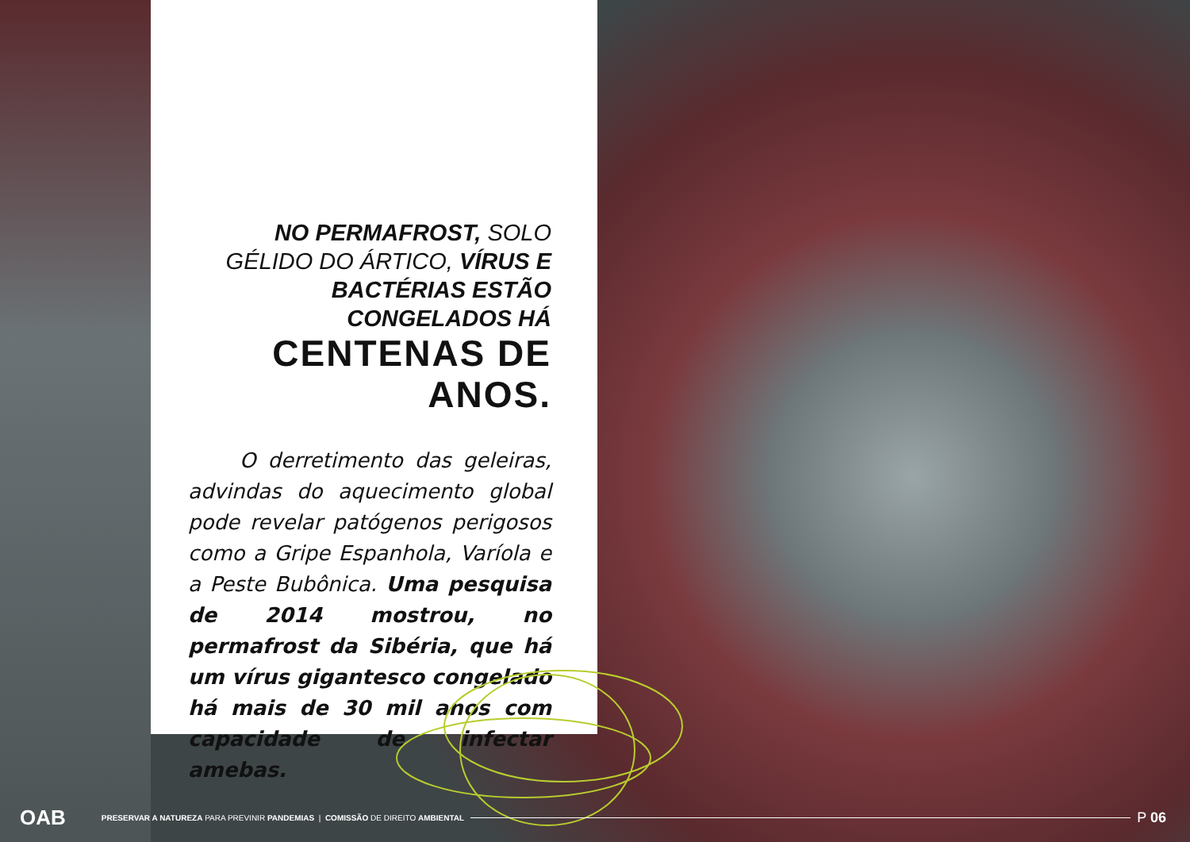NO PERMAFROST, SOLO GÉLIDO DO ÁRTICO, VÍRUS E BACTÉRIAS ESTÃO CONGELADOS HÁ
CENTENAS DE ANOS.
O derretimento das geleiras, advindas do aquecimento global pode revelar patógenos perigosos como a Gripe Espanhola, Varíola e a Peste Bubônica. Uma pesquisa de 2014 mostrou, no permafrost da Sibéria, que há um vírus gigantesco congelado há mais de 30 mil anos com capacidade de infectar amebas.
OAB PRESERVAR A NATUREZA PARA PREVINIR PANDEMIAS | COMISSÃO DE DIREITO AMBIENTAL P 06